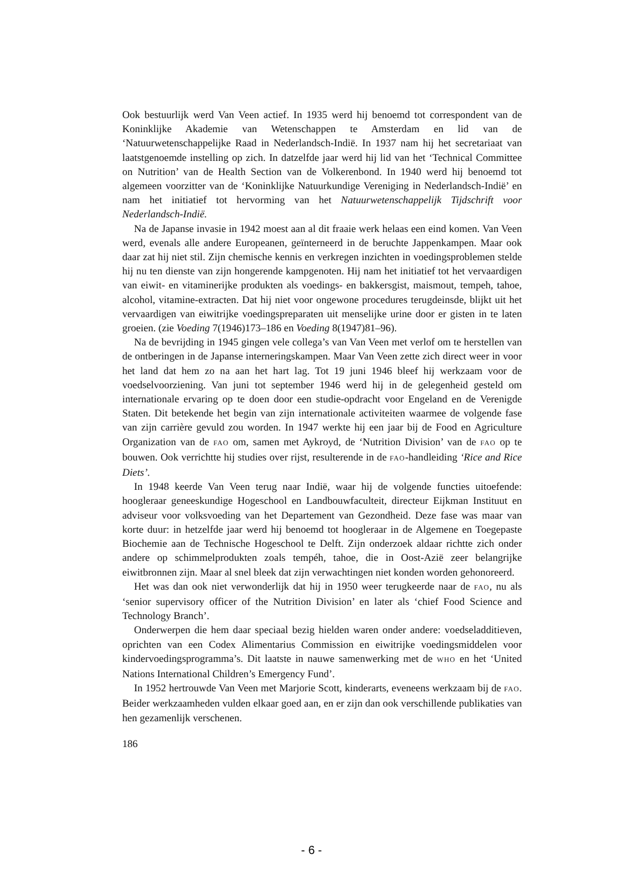Ook bestuurlijk werd Van Veen actief. In 1935 werd hij benoemd tot correspondent van de Koninklijke Akademie van Wetenschappen te Amsterdam en lid van de ‘Natuurwetenschappelijke Raad in Nederlandsch-Indië. In 1937 nam hij het secretariaat van laatstgenoemde instelling op zich. In datzelfde jaar werd hij lid van het ‘Technical Committee on Nutrition’ van de Health Section van de Volkerenbond. In 1940 werd hij benoemd tot algemeen voorzitter van de ‘Koninklijke Natuurkundige Vereniging in Nederlandsch-Indië’ en nam het initiatief tot hervorming van het Natuurwetenschappelijk Tijdschrift voor Nederlandsch-Indië.
Na de Japanse invasie in 1942 moest aan al dit fraaie werk helaas een eind komen. Van Veen werd, evenals alle andere Europeanen, geïnterneerd in de beruchte Jappenkampen. Maar ook daar zat hij niet stil. Zijn chemische kennis en verkregen inzichten in voedingsproblemen stelde hij nu ten dienste van zijn hongerende kampgenoten. Hij nam het initiatief tot het vervaardigen van eiwit- en vitaminerijke produkten als voedings- en bakkersgist, maismout, tempeh, tahoe, alcohol, vitamine-extracten. Dat hij niet voor ongewone procedures terugdeinsde, blijkt uit het vervaardigen van eiwitrijke voedingspreparaten uit menselijke urine door er gisten in te laten groeien. (zie Voeding 7(1946)173–186 en Voeding 8(1947)81–96).
Na de bevrijding in 1945 gingen vele collega’s van Van Veen met verlof om te herstellen van de ontberingen in de Japanse interneringskampen. Maar Van Veen zette zich direct weer in voor het land dat hem zo na aan het hart lag. Tot 19 juni 1946 bleef hij werkzaam voor de voedselvoorziening. Van juni tot september 1946 werd hij in de gelegenheid gesteld om internationale ervaring op te doen door een studie-opdracht voor Engeland en de Verenigde Staten. Dit betekende het begin van zijn internationale activiteiten waarmee de volgende fase van zijn carrière gevuld zou worden. In 1947 werkte hij een jaar bij de Food en Agriculture Organization van de FAO om, samen met Aykroyd, de ‘Nutrition Division’ van de FAO op te bouwen. Ook verrichtte hij studies over rijst, resulterende in de FAO-handleiding ‘Rice and Rice Diets’.
In 1948 keerde Van Veen terug naar Indië, waar hij de volgende functies uitoefende: hoogleraar geneeskundige Hogeschool en Landbouwfaculteit, directeur Eijkman Instituut en adviseur voor volksvoeding van het Departement van Gezondheid. Deze fase was maar van korte duur: in hetzelfde jaar werd hij benoemd tot hoogleraar in de Algemene en Toegepaste Biochemie aan de Technische Hogeschool te Delft. Zijn onderzoek aldaar richtte zich onder andere op schimmelprodukten zoals tempéh, tahoe, die in Oost-Azië zeer belangrijke eiwitbronnen zijn. Maar al snel bleek dat zijn verwachtingen niet konden worden gehonoreerd.
Het was dan ook niet verwonderlijk dat hij in 1950 weer terugkeerde naar de FAO, nu als ‘senior supervisory officer of the Nutrition Division’ en later als ‘chief Food Science and Technology Branch’.
Onderwerpen die hem daar speciaal bezig hielden waren onder andere: voedseladditieven, oprichten van een Codex Alimentarius Commission en eiwitrijke voedingsmiddelen voor kindervoedingsprogramma’s. Dit laatste in nauwe samenwerking met de WHO en het ‘United Nations International Children’s Emergency Fund’.
In 1952 hertrouwde Van Veen met Marjorie Scott, kinderarts, eveneens werkzaam bij de FAO. Beider werkzaamheden vulden elkaar goed aan, en er zijn dan ook verschillende publikaties van hen gezamenlijk verschenen.
186
- 6 -